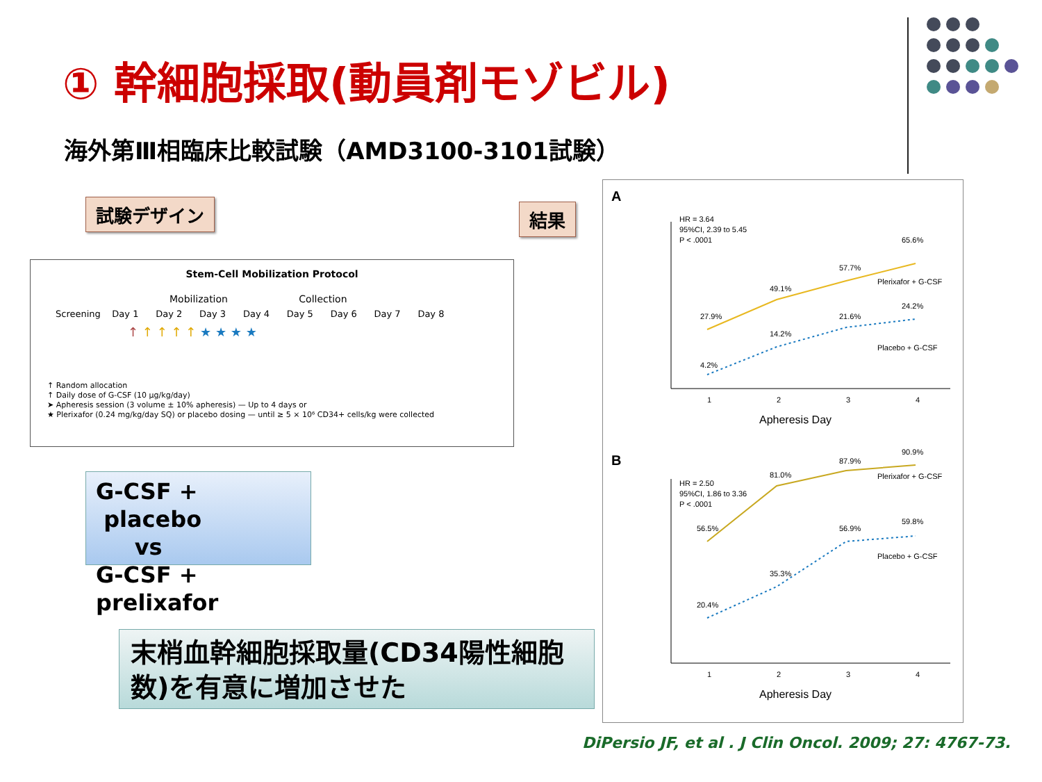① 幹細胞採取(動員剤モゾビル)
海外第Ⅲ相臨床比較試験（AMD3100-3101試験）
試験デザイン 結果
Stem-Cell Mobilization Protocol
Mobilization Collection
Screening Day 1 Day 2 Day 3 Day 4 Day 5 Day 6 Day 7 Day 8
↑ ↑ ↑ ↑ ↑ ★ ★ ★ ★
↑ Random allocation
↑ Daily dose of G-CSF (10 μg/kg/day)
➤ Apheresis session (3 volume ± 10% apheresis) — Up to 4 days or
★ Plerixafor (0.24 mg/kg/day SQ) or placebo dosing — until ≥ 5 × 10⁶ CD34+ cells/kg were collected
G-CSF + placebo
vs
G-CSF + prelixafor
末梢血幹細胞採取量(CD34陽性細胞数)を有意に増加させた
A
HR = 3.64
95%CI, 2.39 to 5.45
P < .0001
27.9%
49.1%
57.7%
65.6%
4.2%
14.2%
21.6%
24.2%
Plerixafor + G-CSF
Placebo + G-CSF
1
2
3
4
Apheresis Day
B
HR = 2.50
95%CI, 1.86 to 3.36
P < .0001
56.5%
81.0%
87.9%
90.9%
20.4%
35.3%
56.9%
59.8%
Plerixafor + G-CSF
Placebo + G-CSF
1
2
3
4
Apheresis Day
DiPersio JF, et al . J Clin Oncol. 2009; 27: 4767-73.